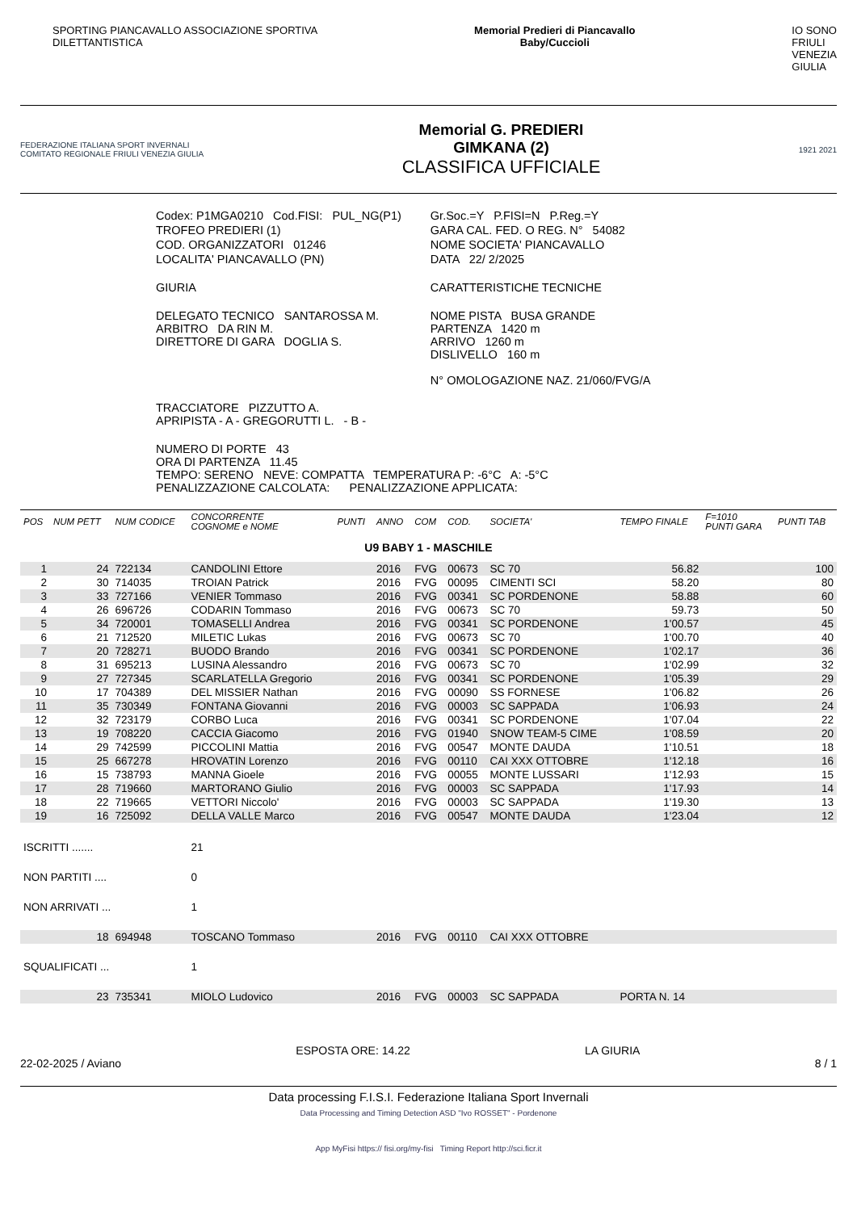SPORTING PIANCAVALLO ASSOCIAZIONE SPORTIVA
DILETTANTISTICA
Memorial Predieri di Piancavallo
Baby/Cuccioli
IO SONO
FRIULI
VENEZIA
GIULIA
FEDERAZIONE ITALIANA SPORT INVERNALI
COMITATO REGIONALE FRIULI VENEZIA GIULIA
Memorial G. PREDIERI
GIMKANA (2)
CLASSIFICA UFFICIALE
1921 2021
| Codex: P1MGA0210 Cod.FISI: PUL_NG(P1) | Gr.Soc.=Y P.FISI=N P.Reg.=Y |
| TROFEO PREDIERI (1) | GARA CAL. FED. O REG. N° 54082 |
| COD. ORGANIZZATORI 01246 | NOME SOCIETA' PIANCAVALLO |
| LOCALITA' PIANCAVALLO (PN) | DATA 22/ 2/2025 |
| GIURIA | CARATTERISTICHE TECNICHE |
| DELEGATO TECNICO SANTAROSSA M. ARBITRO DA RIN M. DIRETTORE DI GARA DOGLIA S. | NOME PISTA BUSA GRANDE PARTENZA 1420 m ARRIVO 1260 m DISLIVELLO 160 m N° OMOLOGAZIONE NAZ. 21/060/FVG/A |
| TRACCIATORE PIZZUTTO A. APRIPISTA - A - GREGORUTTI L. - B - | |
| NUMERO DI PORTE 43 ORA DI PARTENZA 11.45 TEMPO: SERENO NEVE: COMPATTA TEMPERATURA P: -6°C A: -5°C PENALIZZAZIONE CALCOLATA: PENALIZZAZIONE APPLICATA: | |
| POS | NUM PETT | NUM CODICE | CONCORRENTE COGNOME e NOME | PUNTI | ANNO | COM | COD. | SOCIETA' | TEMPO FINALE | F=1010 PUNTI GARA | PUNTI TAB |
| --- | --- | --- | --- | --- | --- | --- | --- | --- | --- | --- | --- |
| U9 BABY 1 - MASCHILE | | | | | | | | | | | |
| 1 | 24 | 722134 | CANDOLINI Ettore | | 2016 | FVG | 00673 | SC 70 | 56.82 | | 100 |
| 2 | 30 | 714035 | TROIAN Patrick | | 2016 | FVG | 00095 | CIMENTI SCI | 58.20 | | 80 |
| 3 | 33 | 727166 | VENIER Tommaso | | 2016 | FVG | 00341 | SC PORDENONE | 58.88 | | 60 |
| 4 | 26 | 696726 | CODARIN Tommaso | | 2016 | FVG | 00673 | SC 70 | 59.73 | | 50 |
| 5 | 34 | 720001 | TOMASELLI Andrea | | 2016 | FVG | 00341 | SC PORDENONE | 1'00.57 | | 45 |
| 6 | 21 | 712520 | MILETIC Lukas | | 2016 | FVG | 00673 | SC 70 | 1'00.70 | | 40 |
| 7 | 20 | 728271 | BUODO Brando | | 2016 | FVG | 00341 | SC PORDENONE | 1'02.17 | | 36 |
| 8 | 31 | 695213 | LUSINA Alessandro | | 2016 | FVG | 00673 | SC 70 | 1'02.99 | | 32 |
| 9 | 27 | 727345 | SCARLATELLA Gregorio | | 2016 | FVG | 00341 | SC PORDENONE | 1'05.39 | | 29 |
| 10 | 17 | 704389 | DEL MISSIER Nathan | | 2016 | FVG | 00090 | SS FORNESE | 1'06.82 | | 26 |
| 11 | 35 | 730349 | FONTANA Giovanni | | 2016 | FVG | 00003 | SC SAPPADA | 1'06.93 | | 24 |
| 12 | 32 | 723179 | CORBO Luca | | 2016 | FVG | 00341 | SC PORDENONE | 1'07.04 | | 22 |
| 13 | 19 | 708220 | CACCIA Giacomo | | 2016 | FVG | 01940 | SNOW TEAM-5 CIME | 1'08.59 | | 20 |
| 14 | 29 | 742599 | PICCOLINI Mattia | | 2016 | FVG | 00547 | MONTE DAUDA | 1'10.51 | | 18 |
| 15 | 25 | 667278 | HROVATIN Lorenzo | | 2016 | FVG | 00110 | CAI XXX OTTOBRE | 1'12.18 | | 16 |
| 16 | 15 | 738793 | MANNA Gioele | | 2016 | FVG | 00055 | MONTE LUSSARI | 1'12.93 | | 15 |
| 17 | 28 | 719660 | MARTORANO Giulio | | 2016 | FVG | 00003 | SC SAPPADA | 1'17.93 | | 14 |
| 18 | 22 | 719665 | VETTORI Niccolo' | | 2016 | FVG | 00003 | SC SAPPADA | 1'19.30 | | 13 |
| 19 | 16 | 725092 | DELLA VALLE Marco | | 2016 | FVG | 00547 | MONTE DAUDA | 1'23.04 | | 12 |
| ISCRITTI ....... | | | 21 | | | | | | | | |
| NON PARTITI .... | | | 0 | | | | | | | | |
| NON ARRIVATI ... | | | 1 | | | | | | | | |
| | 18 | 694948 | TOSCANO Tommaso | | 2016 | FVG | 00110 | CAI XXX OTTOBRE | | | |
| SQUALIFICATI ... | | | 1 | | | | | | | | |
| | 23 | 735341 | MIOLO Ludovico | | 2016 | FVG | 00003 | SC SAPPADA | PORTA N. 14 | | |
22-02-2025 / Aviano
ESPOSTA ORE: 14.22 LA GIURIA
8 / 1
Data processing F.I.S.I. Federazione Italiana Sport Invernali
Data Processing and Timing Detection ASD "Ivo ROSSET" - Pordenone
App MyFisi https:// fisi.org/my-fisi Timing Report http://sci.ficr.it